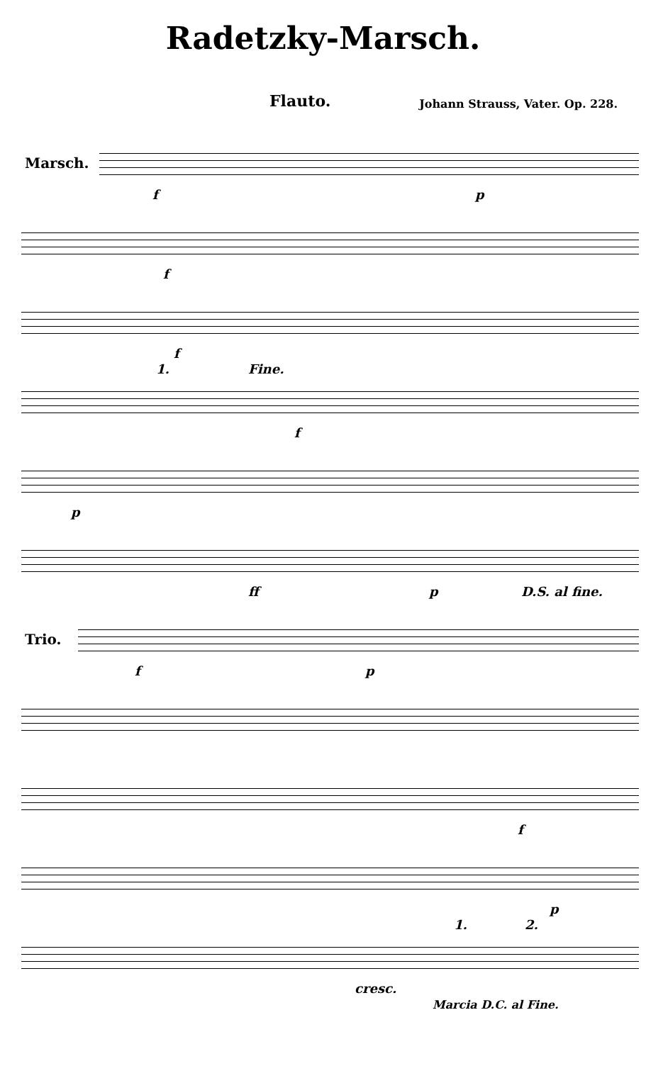Radetzky-Marsch.
Flauto. Johann Strauss, Vater. Op. 228.
Marsch.
f p
f
f
1. Fine.
f
p
ff p D.S. al fine.
Trio.
f p
f
p
cresc.
1. 2.
Marcia D.C. al Fine.